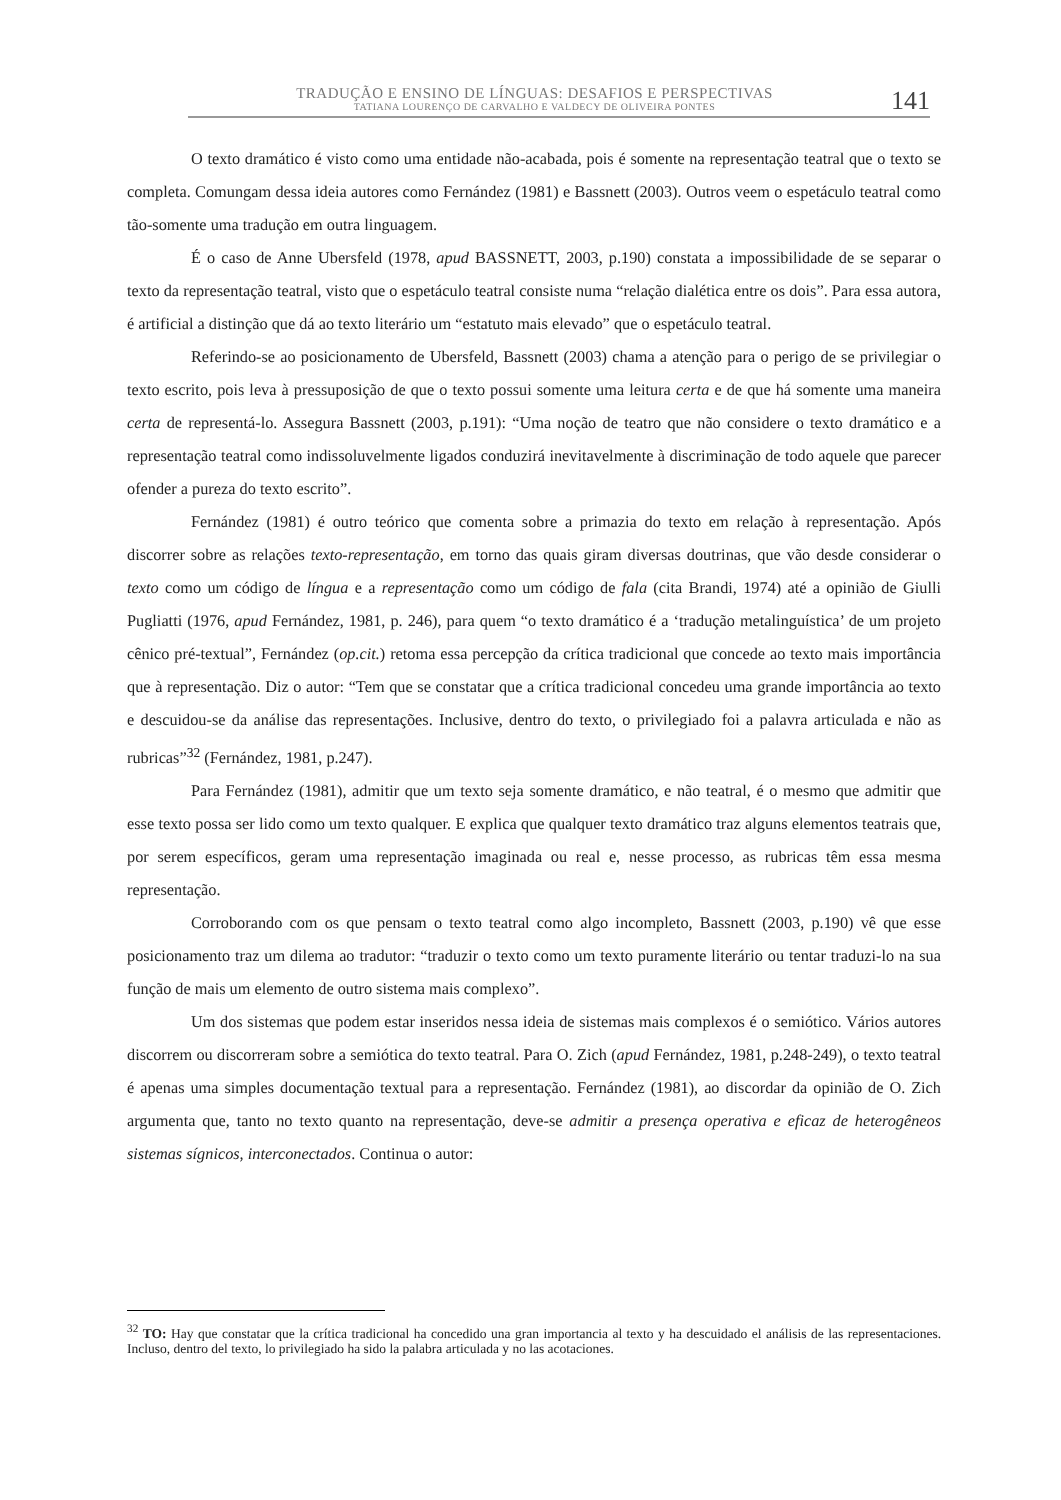TRADUÇÃO E ENSINO DE LÍNGUAS: DESAFIOS E PERSPECTIVAS
TATIANA LOURENÇO DE CARVALHO E VALDECY DE OLIVEIRA PONTES
141
O texto dramático é visto como uma entidade não-acabada, pois é somente na representação teatral que o texto se completa. Comungam dessa ideia autores como Fernández (1981) e Bassnett (2003). Outros veem o espetáculo teatral como tão-somente uma tradução em outra linguagem.
É o caso de Anne Ubersfeld (1978, apud BASSNETT, 2003, p.190) constata a impossibilidade de se separar o texto da representação teatral, visto que o espetáculo teatral consiste numa “relação dialética entre os dois”. Para essa autora, é artificial a distinção que dá ao texto literário um “estatuto mais elevado” que o espetáculo teatral.
Referindo-se ao posicionamento de Ubersfeld, Bassnett (2003) chama a atenção para o perigo de se privilegiar o texto escrito, pois leva à pressuposição de que o texto possui somente uma leitura certa e de que há somente uma maneira certa de representá-lo. Assegura Bassnett (2003, p.191): “Uma noção de teatro que não considere o texto dramático e a representação teatral como indissoluvelmente ligados conduzirá inevitavelmente à discriminação de todo aquele que parecer ofender a pureza do texto escrito”.
Fernández (1981) é outro teórico que comenta sobre a primazia do texto em relação à representação. Após discorrer sobre as relações texto-representação, em torno das quais giram diversas doutrinas, que vão desde considerar o texto como um código de língua e a representação como um código de fala (cita Brandi, 1974) até a opinião de Giulli Pugliatti (1976, apud Fernández, 1981, p. 246), para quem “o texto dramático é a ‘tradução metalinguística’ de um projeto cênico pré-textual”, Fernández (op.cit.) retoma essa percepção da crítica tradicional que concede ao texto mais importância que à representação. Diz o autor: “Tem que se constatar que a crítica tradicional concedeu uma grande importância ao texto e descuidou-se da análise das representações. Inclusive, dentro do texto, o privilegiado foi a palavra articulada e não as rubricas”<sup>32</sup> (Fernández, 1981, p.247).
Para Fernández (1981), admitir que um texto seja somente dramático, e não teatral, é o mesmo que admitir que esse texto possa ser lido como um texto qualquer. E explica que qualquer texto dramático traz alguns elementos teatrais que, por serem específicos, geram uma representação imaginada ou real e, nesse processo, as rubricas têm essa mesma representação.
Corroborando com os que pensam o texto teatral como algo incompleto, Bassnett (2003, p.190) vê que esse posicionamento traz um dilema ao tradutor: “traduzir o texto como um texto puramente literário ou tentar traduzi-lo na sua função de mais um elemento de outro sistema mais complexo”.
Um dos sistemas que podem estar inseridos nessa ideia de sistemas mais complexos é o semiótico. Vários autores discorrem ou discorreram sobre a semiótica do texto teatral. Para O. Zich (apud Fernández, 1981, p.248-249), o texto teatral é apenas uma simples documentação textual para a representação. Fernández (1981), ao discordar da opinião de O. Zich argumenta que, tanto no texto quanto na representação, deve-se admitir a presença operativa e eficaz de heterogêneos sistemas sígnicos, interconectados. Continua o autor:
<sup>32</sup> TO: Hay que constatar que la crítica tradicional ha concedido una gran importancia al texto y ha descuidado el análisis de las representaciones. Incluso, dentro del texto, lo privilegiado ha sido la palabra articulada y no las acotaciones.